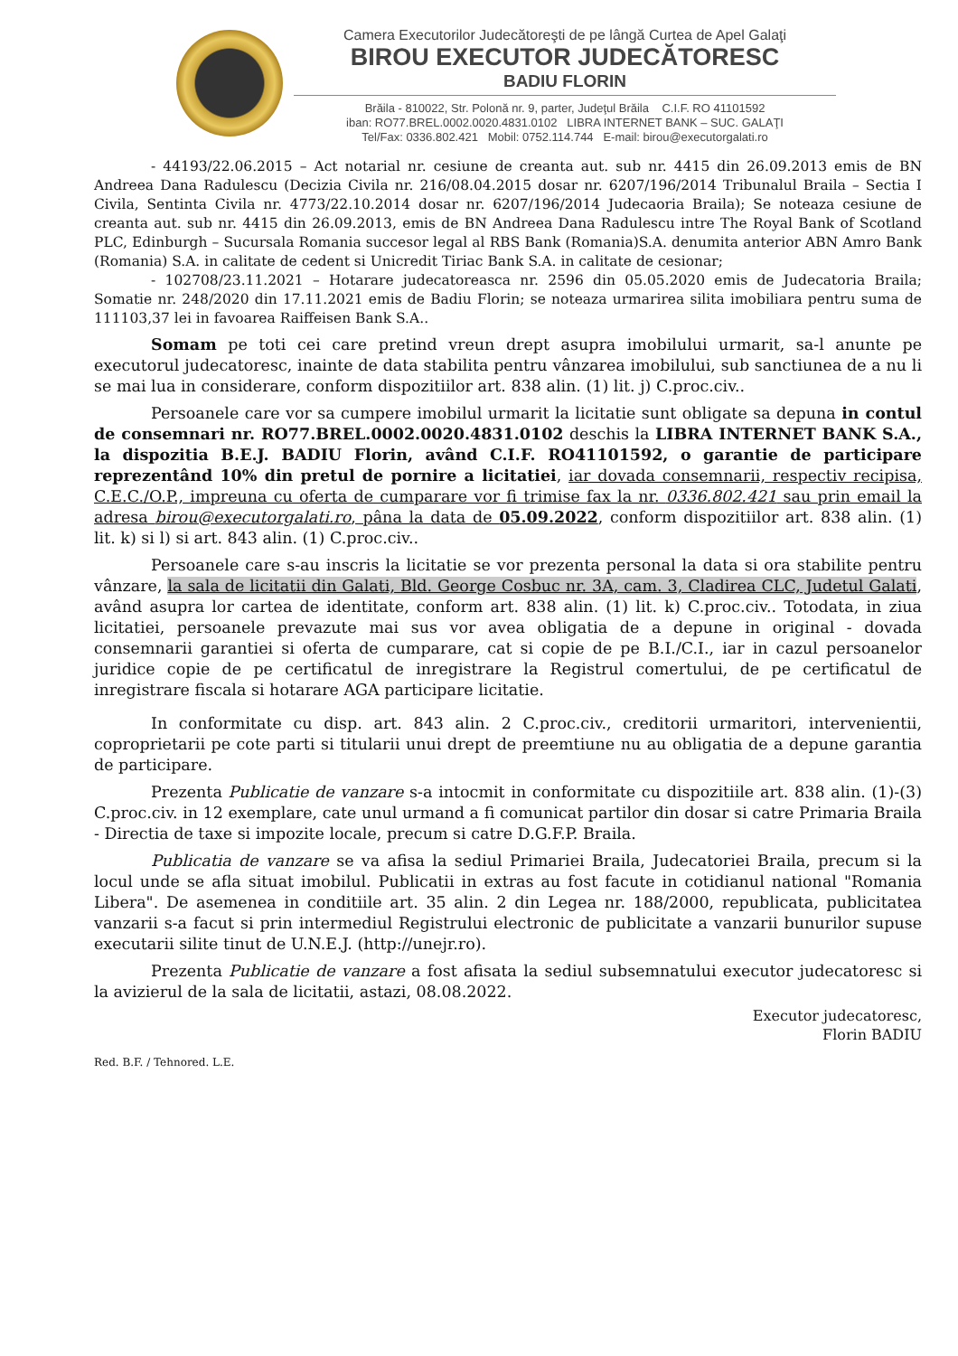Camera Executorilor Judecătoreşti de pe lângă Curtea de Apel Galaţi
BIROU EXECUTOR JUDECĂTORESC
BADIU FLORIN
Brăila - 810022, Str. Polonă nr. 9, parter, Judeţul Brăila C.I.F. RO 41101592
iban: RO77.BREL.0002.0020.4831.0102 LIBRA INTERNET BANK – SUC. GALAŢI
Tel/Fax: 0336.802.421 Mobil: 0752.114.744 E-mail: birou@executorgalati.ro
- 44193/22.06.2015 – Act notarial nr. cesiune de creanta aut. sub nr. 4415 din 26.09.2013 emis de BN Andreea Dana Radulescu (Decizia Civila nr. 216/08.04.2015 dosar nr. 6207/196/2014 Tribunalul Braila – Sectia I Civila, Sentinta Civila nr. 4773/22.10.2014 dosar nr. 6207/196/2014 Judecaoria Braila); Se noteaza cesiune de creanta aut. sub nr. 4415 din 26.09.2013, emis de BN Andreea Dana Radulescu intre The Royal Bank of Scotland PLC, Edinburgh – Sucursala Romania succesor legal al RBS Bank (Romania)S.A. denumita anterior ABN Amro Bank (Romania) S.A. in calitate de cedent si Unicredit Tiriac Bank S.A. in calitate de cesionar;
- 102708/23.11.2021 – Hotarare judecatoreasca nr. 2596 din 05.05.2020 emis de Judecatoria Braila; Somatie nr. 248/2020 din 17.11.2021 emis de Badiu Florin; se noteaza urmarirea silita imobiliara pentru suma de 111103,37 lei in favoarea Raiffeisen Bank S.A..
Somam pe toti cei care pretind vreun drept asupra imobilului urmarit, sa-l anunte pe executorul judecatoresc, inainte de data stabilita pentru vânzarea imobilului, sub sanctiunea de a nu li se mai lua in considerare, conform dispozitiilor art. 838 alin. (1) lit. j) C.proc.civ..
Persoanele care vor sa cumpere imobilul urmarit la licitatie sunt obligate sa depuna in contul de consemnari nr. RO77.BREL.0002.0020.4831.0102 deschis la LIBRA INTERNET BANK S.A., la dispozitia B.E.J. BADIU Florin, având C.I.F. RO41101592, o garantie de participare reprezentând 10% din pretul de pornire a licitatiei, iar dovada consemnarii, respectiv recipisa, C.E.C./O.P., impreuna cu oferta de cumparare vor fi trimise fax la nr. 0336.802.421 sau prin email la adresa birou@executorgalati.ro, pâna la data de 05.09.2022, conform dispozitiilor art. 838 alin. (1) lit. k) si l) si art. 843 alin. (1) C.proc.civ..
Persoanele care s-au inscris la licitatie se vor prezenta personal la data si ora stabilite pentru vânzare, la sala de licitatii din Galati, Bld. George Cosbuc nr. 3A, cam. 3, Cladirea CLC, Judetul Galati, având asupra lor cartea de identitate, conform art. 838 alin. (1) lit. k) C.proc.civ.. Totodata, in ziua licitatiei, persoanele prevazute mai sus vor avea obligatia de a depune in original - dovada consemnarii garantiei si oferta de cumparare, cat si copie de pe B.I./C.I., iar in cazul persoanelor juridice copie de pe certificatul de inregistrare la Registrul comertului, de pe certificatul de inregistrare fiscala si hotarare AGA participare licitatie.
In conformitate cu disp. art. 843 alin. 2 C.proc.civ., creditorii urmaritori, intervenientii, coproprietarii pe cote parti si titularii unui drept de preemtiune nu au obligatia de a depune garantia de participare.
Prezenta Publicatie de vanzare s-a intocmit in conformitate cu dispozitiile art. 838 alin. (1)-(3) C.proc.civ. in 12 exemplare, cate unul urmand a fi comunicat partilor din dosar si catre Primaria Braila - Directia de taxe si impozite locale, precum si catre D.G.F.P. Braila.
Publicatia de vanzare se va afisa la sediul Primariei Braila, Judecatoriei Braila, precum si la locul unde se afla situat imobilul. Publicatii in extras au fost facute in cotidianul national "Romania Libera". De asemenea in conditiile art. 35 alin. 2 din Legea nr. 188/2000, republicata, publicitatea vanzarii s-a facut si prin intermediul Registrului electronic de publicitate a vanzarii bunurilor supuse executarii silite tinut de U.N.E.J. (http://unejr.ro).
Prezenta Publicatie de vanzare a fost afisata la sediul subsemnatului executor judecatoresc si la avizierul de la sala de licitatii, astazi, 08.08.2022.
Executor judecatoresc,
Florin BADIU
Red. B.F. / Tehnored. L.E.